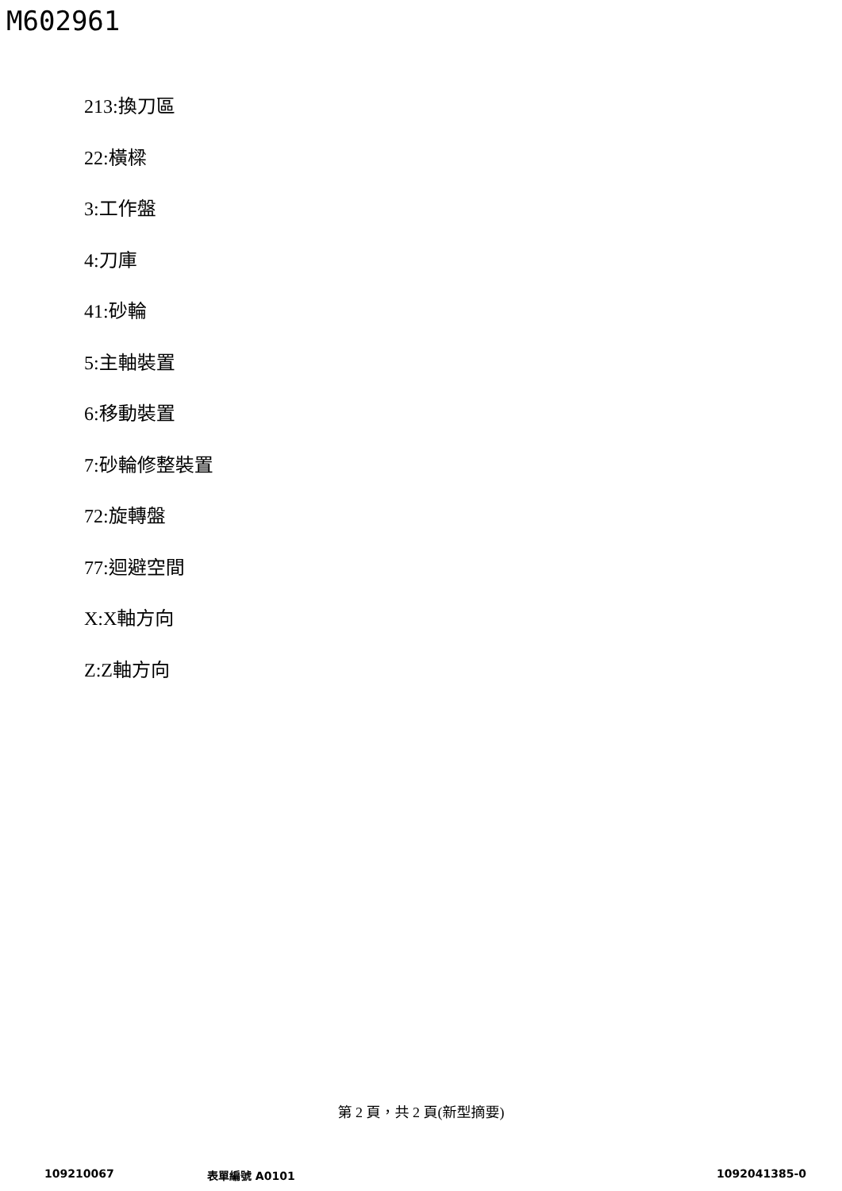M602961
213:換刀區
22:橫樑
3:工作盤
4:刀庫
41:砂輪
5:主軸裝置
6:移動裝置
7:砂輪修整裝置
72:旋轉盤
77:迴避空間
X:X軸方向
Z:Z軸方向
第 2 頁，共 2 頁(新型摘要)
109210067 表單編號 A0101 1092041385-0